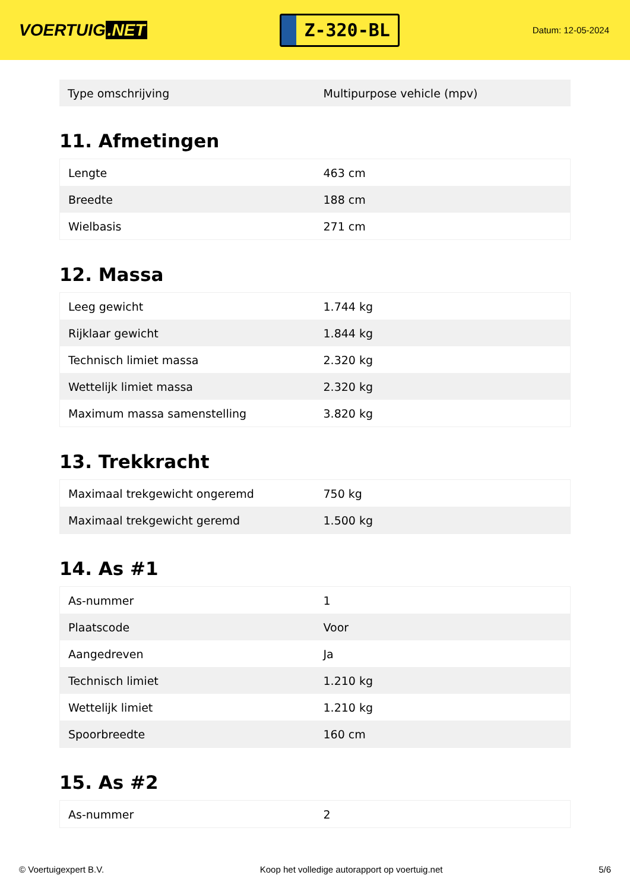VOERTUIG.NET
Z-320-BL
Datum: 12-05-2024
| Type omschrijving | Multipurpose vehicle (mpv) |
11. Afmetingen
| Lengte | 463 cm |
| Breedte | 188 cm |
| Wielbasis | 271 cm |
12. Massa
| Leeg gewicht | 1.744 kg |
| Rijklaar gewicht | 1.844 kg |
| Technisch limiet massa | 2.320 kg |
| Wettelijk limiet massa | 2.320 kg |
| Maximum massa samenstelling | 3.820 kg |
13. Trekkracht
| Maximaal trekgewicht ongeremd | 750 kg |
| Maximaal trekgewicht geremd | 1.500 kg |
14. As #1
| As-nummer | 1 |
| Plaatscode | Voor |
| Aangedreven | Ja |
| Technisch limiet | 1.210 kg |
| Wettelijk limiet | 1.210 kg |
| Spoorbreedte | 160 cm |
15. As #2
| As-nummer | 2 |
© Voertuigexpert B.V. Koop het volledige autorapport op voertuig.net 5/6